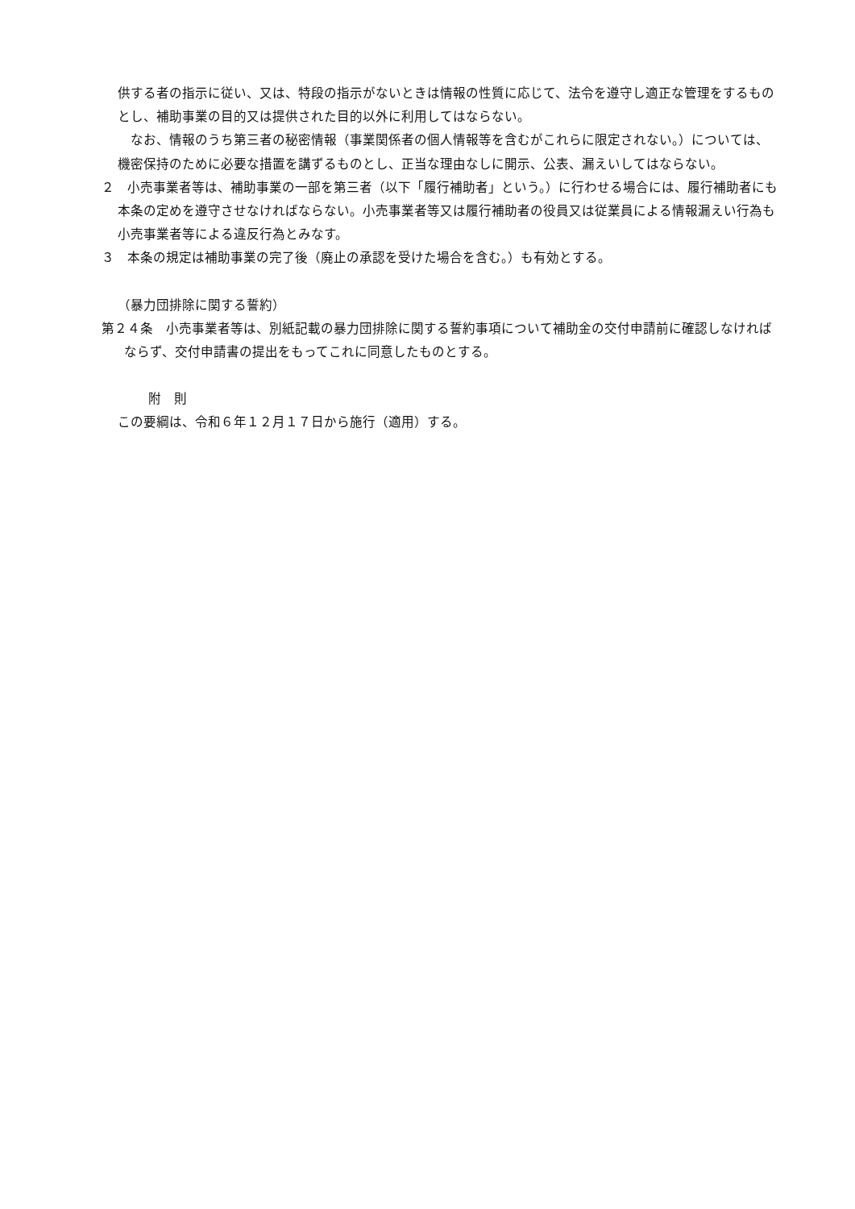供する者の指示に従い、又は、特段の指示がないときは情報の性質に応じて、法令を遵守し適正な管理をするものとし、補助事業の目的又は提供された目的以外に利用してはならない。
　なお、情報のうち第三者の秘密情報（事業関係者の個人情報等を含むがこれらに限定されない。）については、機密保持のために必要な措置を講ずるものとし、正当な理由なしに開示、公表、漏えいしてはならない。
２　小売事業者等は、補助事業の一部を第三者（以下「履行補助者」という。）に行わせる場合には、履行補助者にも本条の定めを遵守させなければならない。小売事業者等又は履行補助者の役員又は従業員による情報漏えい行為も小売事業者等による違反行為とみなす。
３　本条の規定は補助事業の完了後（廃止の承認を受けた場合を含む。）も有効とする。
（暴力団排除に関する誓約）
第２４条　小売事業者等は、別紙記載の暴力団排除に関する誓約事項について補助金の交付申請前に確認しなければならず、交付申請書の提出をもってこれに同意したものとする。
附　則
この要綱は、令和６年１２月１７日から施行（適用）する。